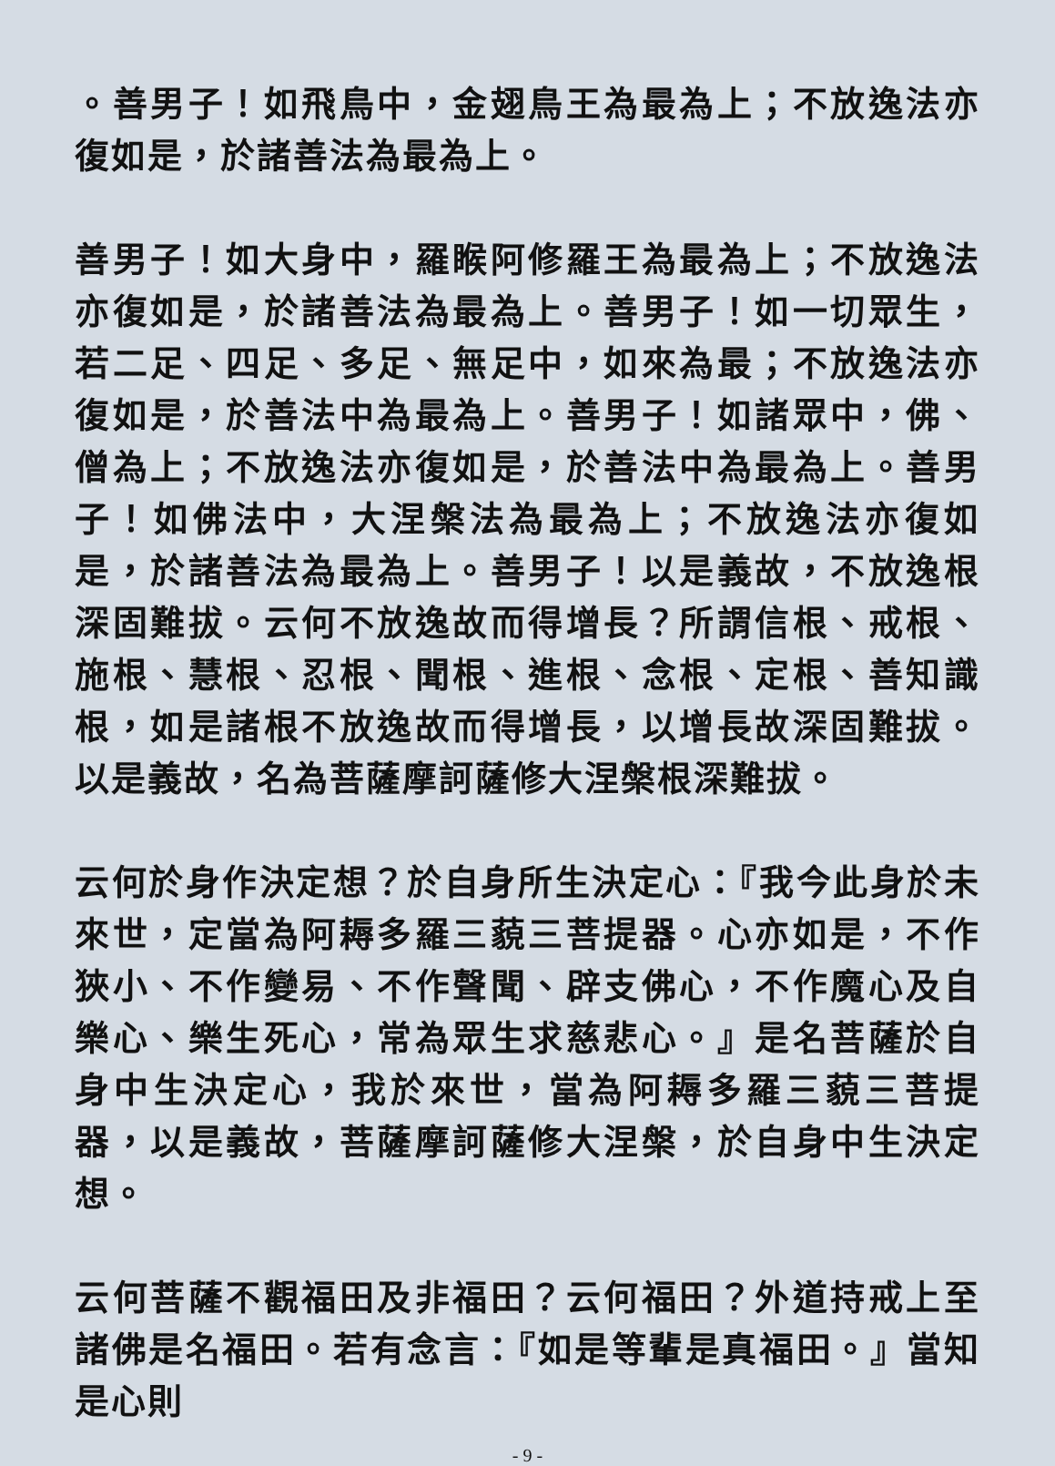。善男子！如飛鳥中，金翅鳥王為最為上；不放逸法亦復如是，於諸善法為最為上。
善男子！如大身中，羅睺阿修羅王為最為上；不放逸法亦復如是，於諸善法為最為上。善男子！如一切眾生，若二足、四足、多足、無足中，如來為最；不放逸法亦復如是，於善法中為最為上。善男子！如諸眾中，佛、僧為上；不放逸法亦復如是，於善法中為最為上。善男子！如佛法中，大涅槃法為最為上；不放逸法亦復如是，於諸善法為最為上。善男子！以是義故，不放逸根深固難拔。云何不放逸故而得增長？所謂信根、戒根、施根、慧根、忍根、聞根、進根、念根、定根、善知識根，如是諸根不放逸故而得增長，以增長故深固難拔。以是義故，名為菩薩摩訶薩修大涅槃根深難拔。
云何於身作決定想？於自身所生決定心：『我今此身於未來世，定當為阿耨多羅三藐三菩提器。心亦如是，不作狹小、不作變易、不作聲聞、辟支佛心，不作魔心及自樂心、樂生死心，常為眾生求慈悲心。』是名菩薩於自身中生決定心，我於來世，當為阿耨多羅三藐三菩提器，以是義故，菩薩摩訶薩修大涅槃，於自身中生決定想。
云何菩薩不觀福田及非福田？云何福田？外道持戒上至諸佛是名福田。若有念言：『如是等輩是真福田。』當知是心則
- 9 -